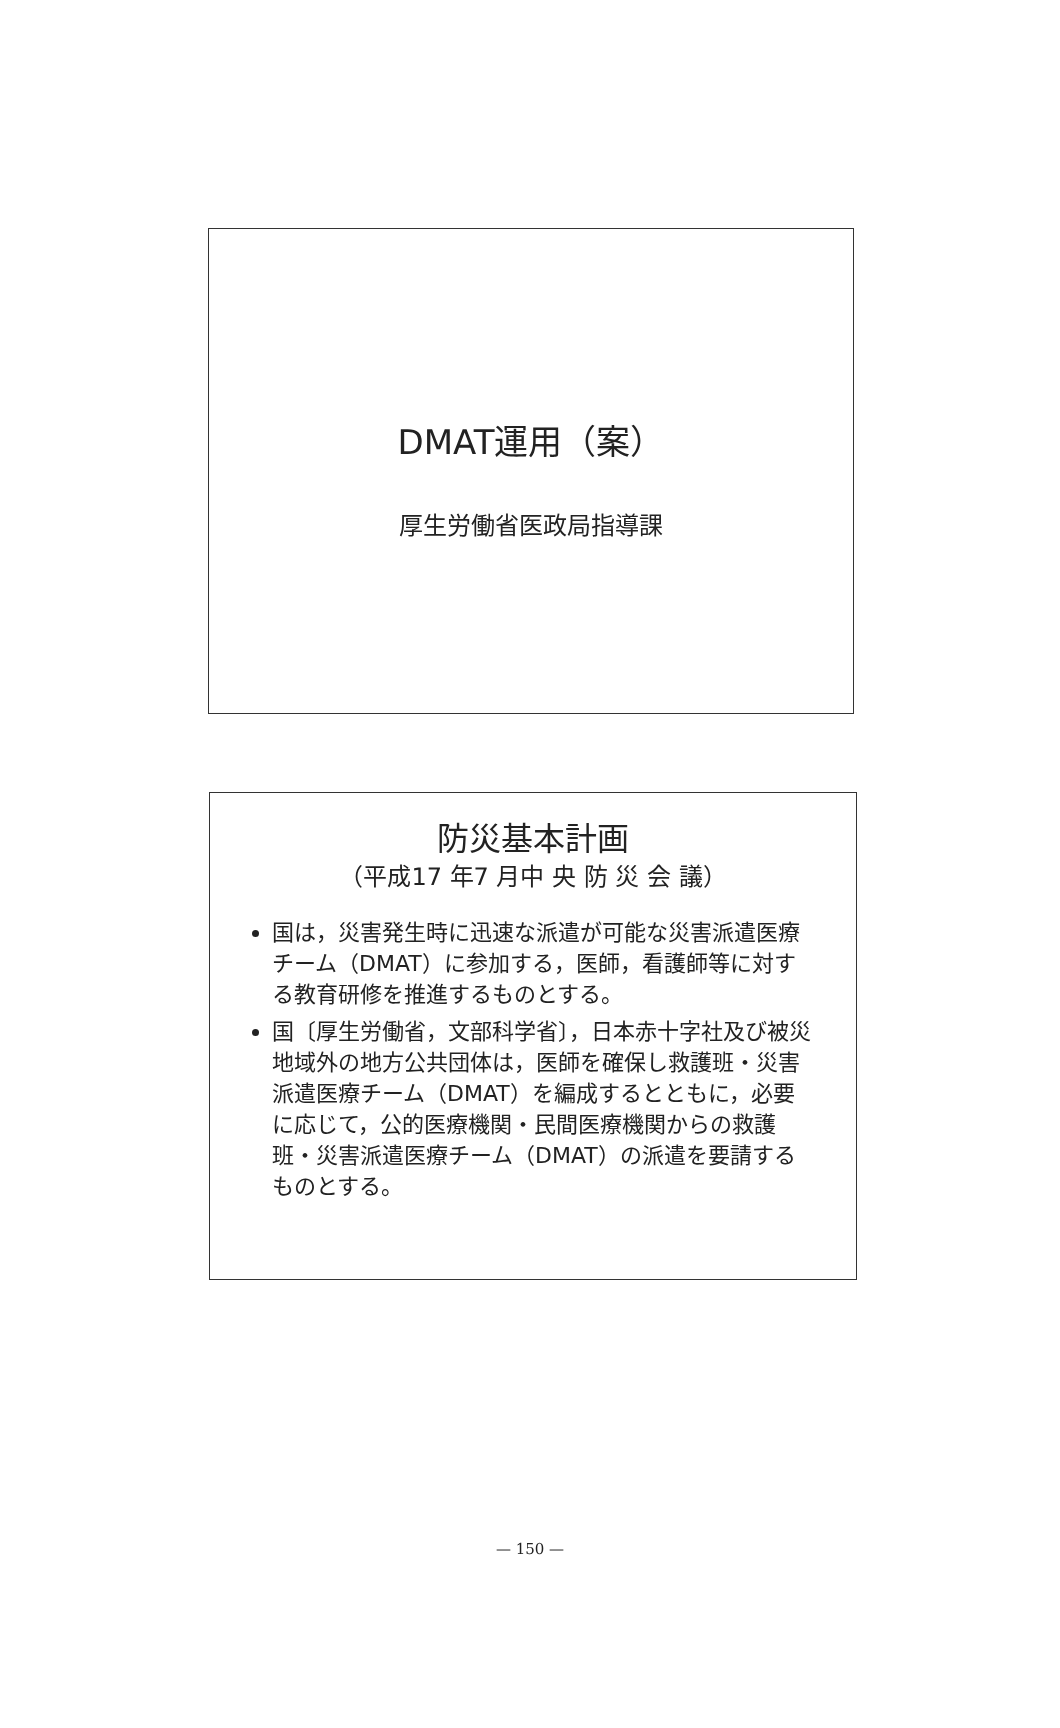DMAT運用（案）
厚生労働省医政局指導課
防災基本計画
（平成17 年7 月中 央 防 災 会 議）
国は，災害発生時に迅速な派遣が可能な災害派遣医療チーム（DMAT）に参加する，医師，看護師等に対する教育研修を推進するものとする。
国〔厚生労働省，文部科学省〕，日本赤十字社及び被災地域外の地方公共団体は，医師を確保し救護班・災害派遣医療チーム（DMAT）を編成するとともに，必要に応じて，公的医療機関・民間医療機関からの救護班・災害派遣医療チーム（DMAT）の派遣を要請するものとする。
— 150 —